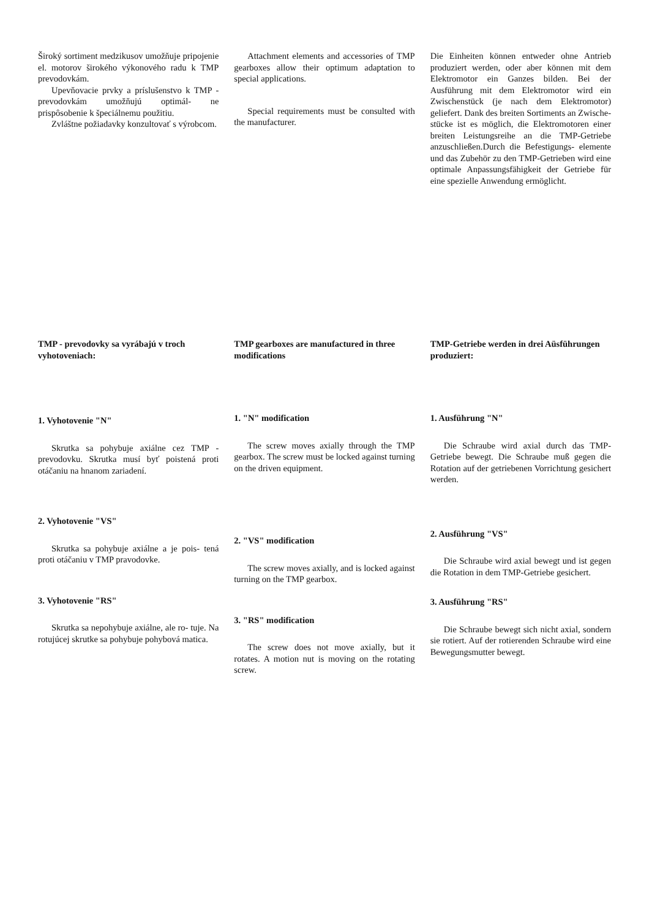Široký sortiment medzikusov umožňuje pripojenie el. motorov širokého výkonového radu k TMP prevodovkám.
Upevňovacie prvky a príslušenstvo k TMP - prevodovkám umožňujú optimál- ne prispôsobenie k špeciálnemu použitiu.
Zvláštne požiadavky konzultovať s výrobcom.
Attachment elements and accessories of TMP gearboxes allow their optimum adaptation to special applications.
Special requirements must be consulted with the manufacturer.
Die Einheiten können entweder ohne Antrieb produziert werden, oder aber können mit dem Elektromotor ein Ganzes bilden. Bei der Ausführung mit dem Elektromotor wird ein Zwischenstück (je nach dem Elektromotor) geliefert. Dank des breiten Sortiments an Zwische- stücke ist es möglich, die Elektromotoren einer breiten Leistungsreihe an die TMP-Getriebe anzuschließen.Durch die Befestigungs- elemente und das Zubehör zu den TMP-Getrieben wird eine optimale Anpassungsfähigkeit der Getriebe für eine spezielle Anwendung ermöglicht.
TMP - prevodovky sa vyrábajú v troch vyhotoveniach:
1. Vyhotovenie "N"
Skrutka sa pohybuje axiálne cez TMP - prevodovku. Skrutka musí byť poistená proti otáčaniu na hnanom zariadení.
2. Vyhotovenie "VS"
Skrutka sa pohybuje axiálne a je pois- tená proti otáčaniu v TMP pravodovke.
3. Vyhotovenie "RS"
Skrutka sa nepohybuje axiálne, ale ro- tuje. Na rotujúcej skrutke sa pohybuje pohybová matica.
TMP gearboxes are manufactured in three modifications
1. "N" modification
The screw moves axially through the TMP gearbox. The screw must be locked against turning on the driven equipment.
2. "VS" modification
The screw moves axially, and is locked against turning on the TMP gearbox.
3. "RS" modification
The screw does not move axially, but it rotates. A motion nut is moving on the rotating screw.
TMP-Getriebe werden in drei Aüsführungen produziert:
1. Ausführung "N"
Die Schraube wird axial durch das TMP-Getriebe bewegt. Die Schraube muß gegen die Rotation auf der getriebenen Vorrichtung gesichert werden.
2. Ausführung "VS"
Die Schraube wird axial bewegt und ist gegen die Rotation in dem TMP-Getriebe gesichert.
3. Ausführung "RS"
Die Schraube bewegt sich nicht axial, sondern sie rotiert. Auf der rotierenden Schraube wird eine Bewegungsmutter bewegt.